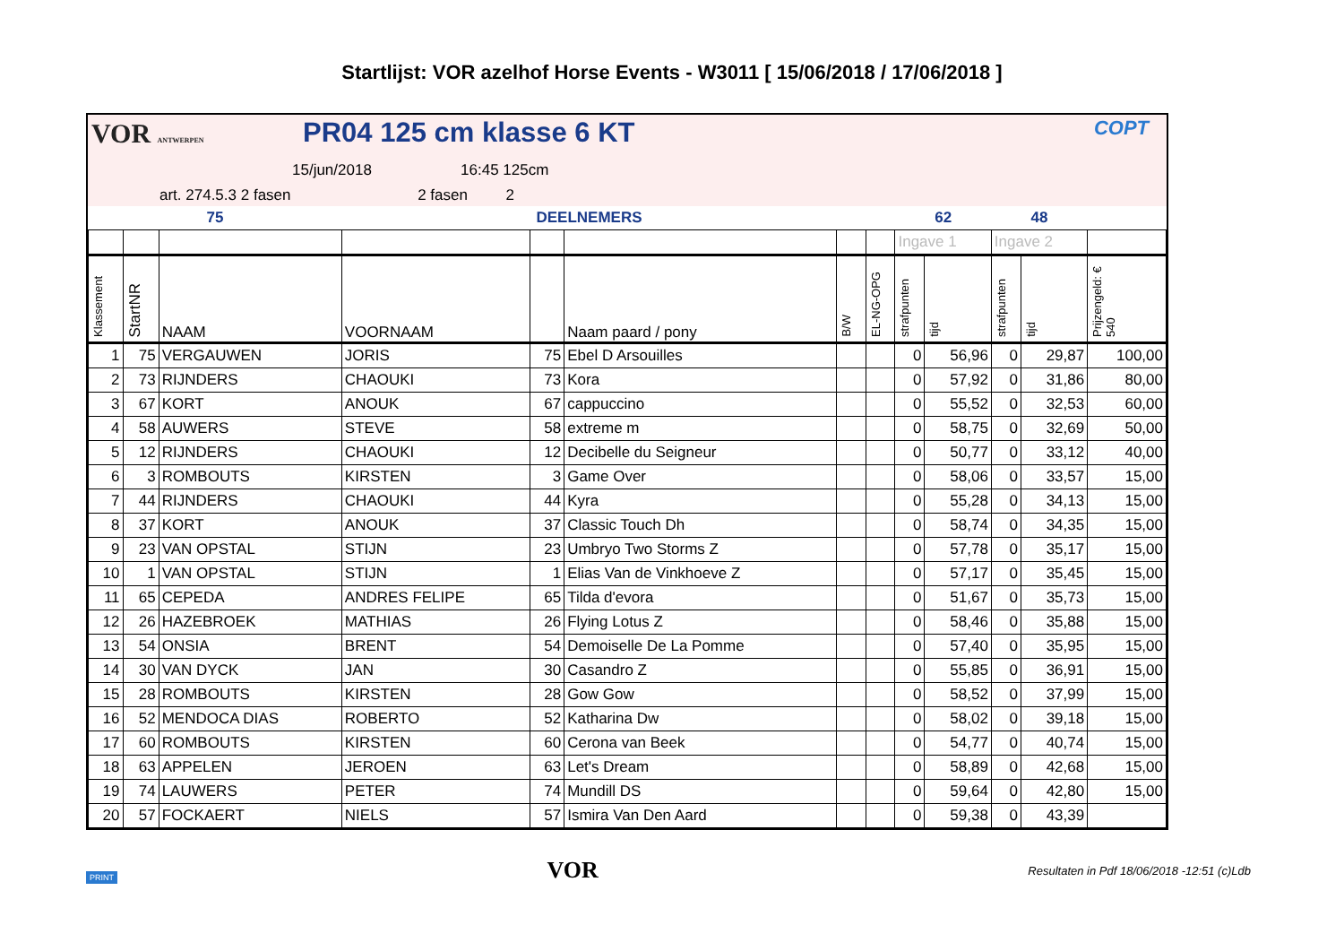Startlijst: VOR azelhof Horse Events - W3011 [ 15/06/2018 / 17/06/2018 ]
VOR ANTWERPEN PR04 125 cm klasse 6 KT COPT
15/jun/2018 16:45 125cm
art. 274.5.3 2 fasen 2 fasen 2
| 75 | | | DEELNEMERS | | | | | 62 | | 48 | | |
| | | | | | | | | Ingave 1 | | Ingave 2 | | |
| Klassement | StartNR | NAAM | VOORNAAM | | Naam paard / pony | B/W | EL-NG-OPG | strafpunten | tijd | strafpunten | tijd | Prijzengeld: € 540 |
| 1 | 75 | VERGAUWEN | JORIS | 75 | Ebel D Arsouilles | | | 0 | 56,96 | 0 | 29,87 | 100,00 |
| 2 | 73 | RIJNDERS | CHAOUKI | 73 | Kora | | | 0 | 57,92 | 0 | 31,86 | 80,00 |
| 3 | 67 | KORT | ANOUK | 67 | cappuccino | | | 0 | 55,52 | 0 | 32,53 | 60,00 |
| 4 | 58 | AUWERS | STEVE | 58 | extreme m | | | 0 | 58,75 | 0 | 32,69 | 50,00 |
| 5 | 12 | RIJNDERS | CHAOUKI | 12 | Decibelle du Seigneur | | | 0 | 50,77 | 0 | 33,12 | 40,00 |
| 6 | 3 | ROMBOUTS | KIRSTEN | 3 | Game Over | | | 0 | 58,06 | 0 | 33,57 | 15,00 |
| 7 | 44 | RIJNDERS | CHAOUKI | 44 | Kyra | | | 0 | 55,28 | 0 | 34,13 | 15,00 |
| 8 | 37 | KORT | ANOUK | 37 | Classic Touch Dh | | | 0 | 58,74 | 0 | 34,35 | 15,00 |
| 9 | 23 | VAN OPSTAL | STIJN | 23 | Umbryo Two Storms Z | | | 0 | 57,78 | 0 | 35,17 | 15,00 |
| 10 | 1 | VAN OPSTAL | STIJN | 1 | Elias Van de Vinkhoeve Z | | | 0 | 57,17 | 0 | 35,45 | 15,00 |
| 11 | 65 | CEPEDA | ANDRES FELIPE | 65 | Tilda d'evora | | | 0 | 51,67 | 0 | 35,73 | 15,00 |
| 12 | 26 | HAZEBROEK | MATHIAS | 26 | Flying Lotus Z | | | 0 | 58,46 | 0 | 35,88 | 15,00 |
| 13 | 54 | ONSIA | BRENT | 54 | Demoiselle De La Pomme | | | 0 | 57,40 | 0 | 35,95 | 15,00 |
| 14 | 30 | VAN DYCK | JAN | 30 | Casandro Z | | | 0 | 55,85 | 0 | 36,91 | 15,00 |
| 15 | 28 | ROMBOUTS | KIRSTEN | 28 | Gow Gow | | | 0 | 58,52 | 0 | 37,99 | 15,00 |
| 16 | 52 | MENDOCA DIAS | ROBERTO | 52 | Katharina Dw | | | 0 | 58,02 | 0 | 39,18 | 15,00 |
| 17 | 60 | ROMBOUTS | KIRSTEN | 60 | Cerona van Beek | | | 0 | 54,77 | 0 | 40,74 | 15,00 |
| 18 | 63 | APPELEN | JEROEN | 63 | Let's Dream | | | 0 | 58,89 | 0 | 42,68 | 15,00 |
| 19 | 74 | LAUWERS | PETER | 74 | Mundill DS | | | 0 | 59,64 | 0 | 42,80 | 15,00 |
| 20 | 57 | FOCKAERT | NIELS | 57 | Ismira Van Den Aard | | | 0 | 59,38 | 0 | 43,39 | |
PRINT VOR Resultaten in Pdf 18/06/2018 -12:51 (c)Ldb